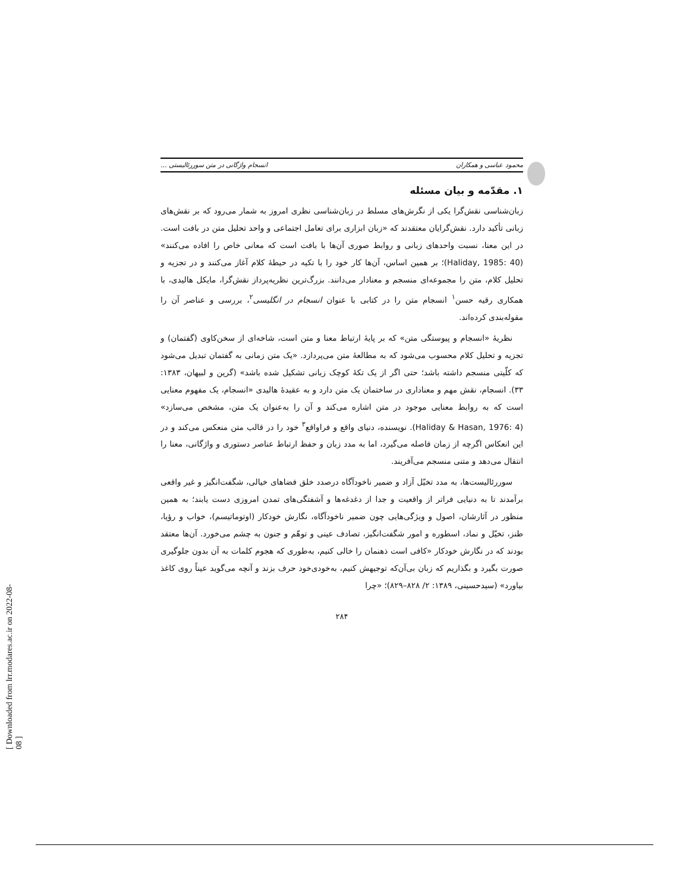محمود عباسی و همکاران انسجام واژگانی در متن سوررئالیستی ...
۱. مقدّمه و بیان مسئله
زبان‌شناسی نقش‌گرا یکی از نگرش‌های مسلط در زبان‌شناسی نظری امروز به شمار می‌رود که بر نقش‌های زبانی تأکید دارد. نقش‌گرایان معتقدند که «زبان ابزاری برای تعامل اجتماعی و واحد تحلیل متن در بافت است. در این معنا، نسبت واحدهای زبانی و روابط صوری آن‌ها با بافت است که معانی خاص را افاده می‌کنند» (Haliday, 1985: 40)؛ بر همین اساس، آن‌ها کار خود را با تکیه در حیطهٔ کلام آغاز می‌کنند و در تجزیه و تحلیل کلام، متن را مجموعه‌ای منسجم و معنادار می‌دانند. بزرگ‌ترین نظریه‌پرداز نقش‌گرا، مایکل هالیدی، با همکاری رقیه حسن<sup>۱</sup> انسجام متن را در کتابی با عنوان انسجام در انگلیسی<sup>۲</sup>، بررسی و عناصر آن را مقوله‌بندی کرده‌اند.
نظریهٔ «انسجام و پیوستگی متن» که بر پایهٔ ارتباط معنا و متن است، شاخه‌ای از سخن‌کاوی (گفتمان) و تجزیه و تحلیل کلام محسوب می‌شود که به مطالعهٔ متن می‌پردازد. «یک متن زمانی به گفتمان تبدیل می‌شود که کلّیتی منسجم داشته باشد؛ حتی اگر از یک تکهٔ کوچک زبانی تشکیل شده باشد» (گرین و لبیهان، ۱۳۸۳: ۳۳). انسجام، نقش مهم و معناداری در ساختمان یک متن دارد و به عقیدهٔ هالیدی «انسجام، یک مفهوم معنایی است که به روابط معنایی موجود در متن اشاره می‌کند و آن را به‌عنوان یک متن، مشخص می‌سازد» (Haliday & Hasan, 1976: 4). نویسنده، دنیای واقع و فراواقع<sup>۳</sup> خود را در قالب متن منعکس می‌کند و در این انعکاس اگرچه از زمان فاصله می‌گیرد، اما به مدد زبان و حفظ ارتباط عناصر دستوری و واژگانی، معنا را انتقال می‌دهد و متنی منسجم می‌آفریند.
سوررئالیست‌ها، به مدد تخیّل آزاد و ضمیر ناخودآگاه درصدد خلق فضاهای خیالی، شگفت‌انگیز و غیر واقعی برآمدند تا به دنیایی فراتر از واقعیت و جدا از دغدغه‌ها و آشفتگی‌های تمدن امروزی دست یابند؛ به همین منظور در آثارشان، اصول و ویژگی‌هایی چون ضمیر ناخودآگاه، نگارش خودکار (اوتوماتیسم)، خواب و رؤیا، طنز، تخیّل و نماد، اسطوره و امور شگفت‌انگیز، تصادف عینی و توهّم و جنون به چشم می‌خورد. آن‌ها معتقد بودند که در نگارش خودکار «کافی است ذهنمان را خالی کنیم، به‌طوری که هجوم کلمات به آن بدون جلوگیری صورت بگیرد و بگذاریم که زبان بی‌آن‌که توجیهش کنیم، به‌خودی‌خود حرف بزند و آنچه می‌گوید عیناً روی کاغذ بیاورد» (سیدحسینی، ۱۳۸۹: ۲/ ۸۲۸–۸۲۹)؛ «چرا
۲۸۴
[ Downloaded from lrr.modares.ac.ir on 2022-08-08 ]